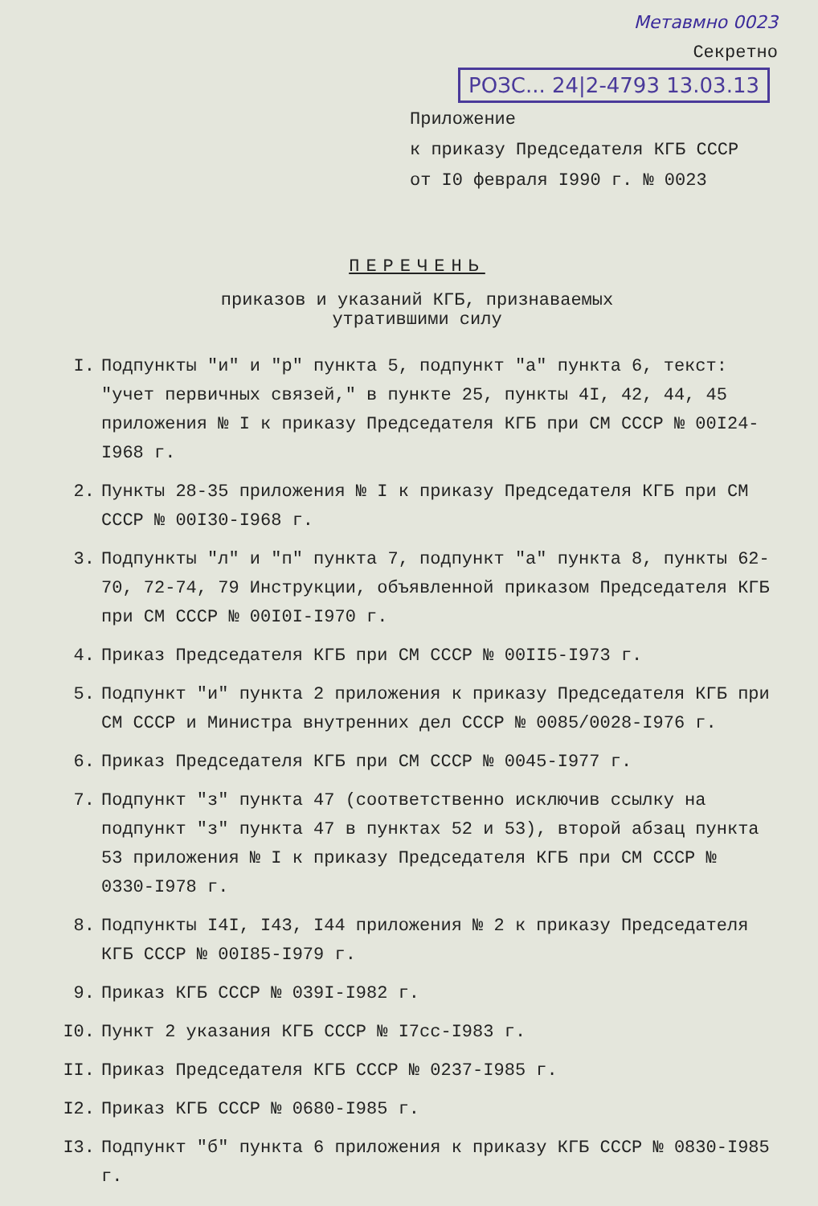Метавмно 0023
Секретно
РОЗС... 24|2-4793 13.03.13
Приложение
к приказу Председателя КГБ СССР
от I0 февраля I990 г. № 0023
ПЕРЕЧЕНЬ
приказов и указаний КГБ, признаваемых
утратившими силу
I. Подпункты "и" и "р" пункта 5, подпункт "а" пункта 6, текст: "учет первичных связей," в пункте 25, пункты 4I, 42, 44, 45 приложения № I к приказу Председателя КГБ при СМ СССР № 00I24-I968 г.
2. Пункты 28-35 приложения № I к приказу Председателя КГБ при СМ СССР № 00I30-I968 г.
3. Подпункты "л" и "п" пункта 7, подпункт "а" пункта 8, пункты 62-70, 72-74, 79 Инструкции, объявленной приказом Председателя КГБ при СМ СССР № 00I0I-I970 г.
4. Приказ Председателя КГБ при СМ СССР № 00II5-I973 г.
5. Подпункт "и" пункта 2 приложения к приказу Председателя КГБ при СМ СССР и Министра внутренних дел СССР № 0085/0028-I976 г.
6. Приказ Председателя КГБ при СМ СССР № 0045-I977 г.
7. Подпункт "з" пункта 47 (соответственно исключив ссылку на подпункт "з" пункта 47 в пунктах 52 и 53), второй абзац пункта 53 приложения № I к приказу Председателя КГБ при СМ СССР № 0330-I978 г.
8. Подпункты I4I, I43, I44 приложения № 2 к приказу Председателя КГБ СССР № 00I85-I979 г.
9. Приказ КГБ СССР № 039I-I982 г.
I0. Пункт 2 указания КГБ СССР № I7сс-I983 г.
II. Приказ Председателя КГБ СССР № 0237-I985 г.
I2. Приказ КГБ СССР № 0680-I985 г.
I3. Подпункт "б" пункта 6 приложения к приказу КГБ СССР № 0830-I985 г.